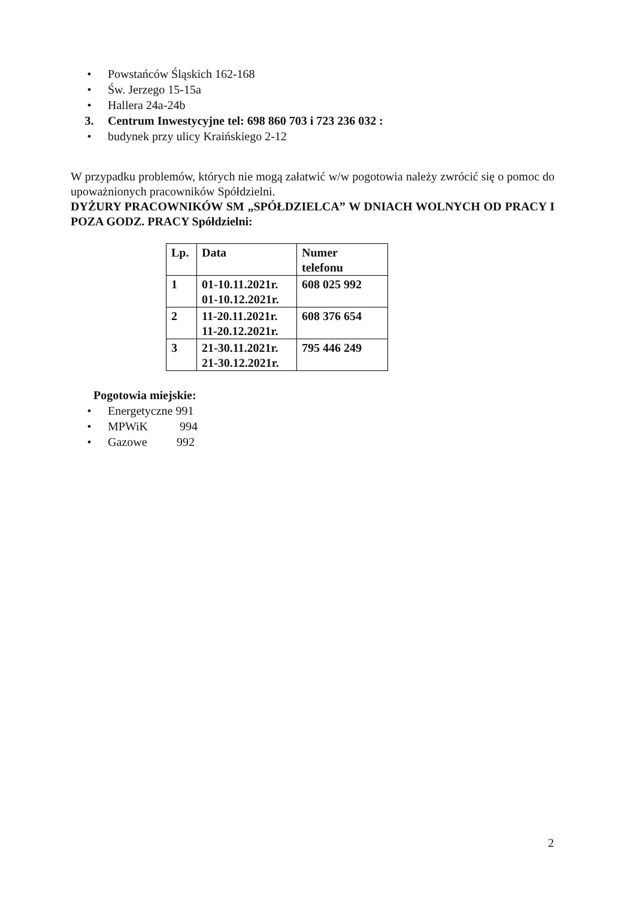• Powstańców Śląskich 162-168
• Św. Jerzego 15-15a
• Hallera 24a-24b
3. Centrum Inwestycyjne tel: 698 860 703 i 723 236 032 :
• budynek przy ulicy Kraińskiego 2-12
W przypadku problemów, których nie mogą załatwić w/w pogotowia należy zwrócić się o pomoc do upoważnionych pracowników Spółdzielni.
DYŻURY PRACOWNIKÓW SM „SPÓŁDZIELCA” W DNIACH WOLNYCH OD PRACY I POZA GODZ. PRACY Spółdzielni:
| Lp. | Data | Numer telefonu |
| --- | --- | --- |
| 1 | 01-10.11.2021r. 01-10.12.2021r. | 608 025 992 |
| 2 | 11-20.11.2021r. 11-20.12.2021r. | 608 376 654 |
| 3 | 21-30.11.2021r. 21-30.12.2021r. | 795 446 249 |
Pogotowia miejskie:
• Energetyczne 991
• MPWiK 994
• Gazowe 992
2